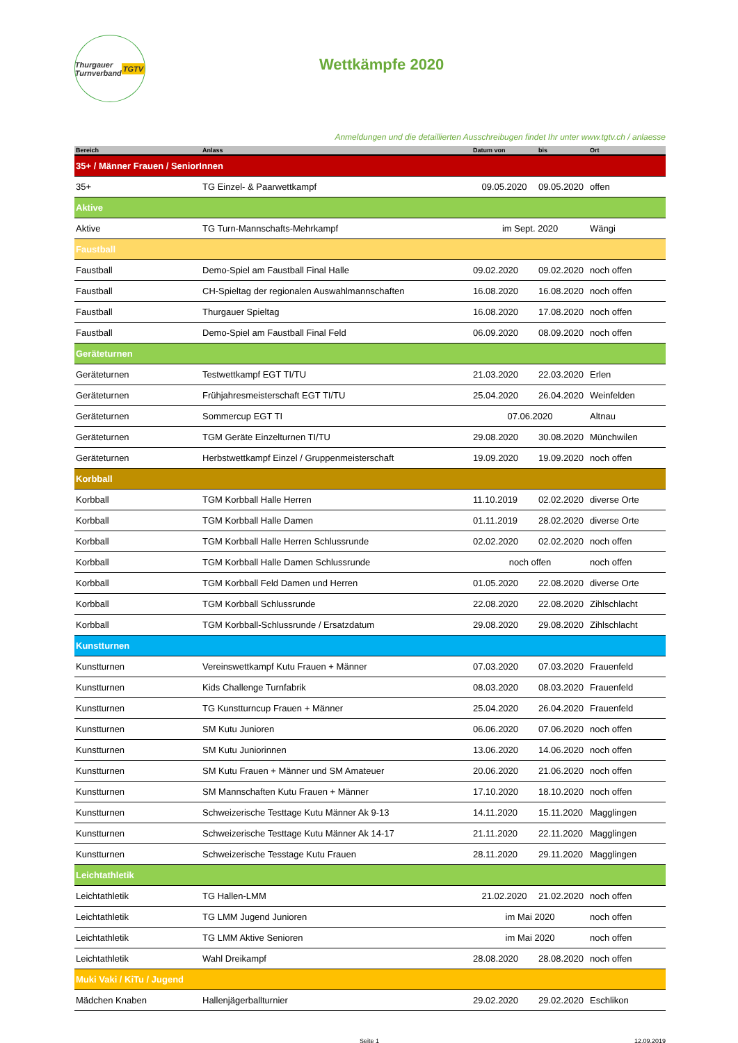Thurgauer Turnverband TGTV
Wettkämpfe 2020
Anmeldungen und die detaillierten Ausschreibugen findet Ihr unter www.tgtv.ch / anlaesse
| Bereich | Anlass | Datum von | bis | Ort |
| --- | --- | --- | --- | --- |
| 35+ / Männer Frauen / SeniorInnen | | | | |
| 35+ | TG Einzel- & Paarwettkampf | 09.05.2020 | 09.05.2020 | offen |
| Aktive | | | | |
| Aktive | TG Turn-Mannschafts-Mehrkampf | im Sept. 2020 | | Wängi |
| Faustball | | | | |
| Faustball | Demo-Spiel am Faustball Final Halle | 09.02.2020 | 09.02.2020 | noch offen |
| Faustball | CH-Spieltag der regionalen Auswahlmannschaften | 16.08.2020 | 16.08.2020 | noch offen |
| Faustball | Thurgauer Spieltag | 16.08.2020 | 17.08.2020 | noch offen |
| Faustball | Demo-Spiel am Faustball Final Feld | 06.09.2020 | 08.09.2020 | noch offen |
| Geräteturnen | | | | |
| Geräteturnen | Testwettkampf EGT TI/TU | 21.03.2020 | 22.03.2020 | Erlen |
| Geräteturnen | Frühjahresmeisterschaft EGT TI/TU | 25.04.2020 | 26.04.2020 | Weinfelden |
| Geräteturnen | Sommercup EGT TI | 07.06.2020 | | Altnau |
| Geräteturnen | TGM Geräte Einzelturnen TI/TU | 29.08.2020 | 30.08.2020 | Münchwilen |
| Geräteturnen | Herbstwettkampf Einzel / Gruppenmeisterschaft | 19.09.2020 | 19.09.2020 | noch offen |
| Korbball | | | | |
| Korbball | TGM Korbball Halle Herren | 11.10.2019 | 02.02.2020 | diverse Orte |
| Korbball | TGM Korbball Halle Damen | 01.11.2019 | 28.02.2020 | diverse Orte |
| Korbball | TGM Korbball Halle Herren Schlussrunde | 02.02.2020 | 02.02.2020 | noch offen |
| Korbball | TGM Korbball Halle Damen Schlussrunde | noch offen | | noch offen |
| Korbball | TGM Korbball Feld Damen und Herren | 01.05.2020 | 22.08.2020 | diverse Orte |
| Korbball | TGM Korbball Schlussrunde | 22.08.2020 | 22.08.2020 | Zihlschlacht |
| Korbball | TGM Korbball-Schlussrunde / Ersatzdatum | 29.08.2020 | 29.08.2020 | Zihlschlacht |
| Kunstturnen | | | | |
| Kunstturnen | Vereinswettkampf Kutu Frauen + Männer | 07.03.2020 | 07.03.2020 | Frauenfeld |
| Kunstturnen | Kids Challenge Turnfabrik | 08.03.2020 | 08.03.2020 | Frauenfeld |
| Kunstturnen | TG Kunstturncup Frauen + Männer | 25.04.2020 | 26.04.2020 | Frauenfeld |
| Kunstturnen | SM Kutu Junioren | 06.06.2020 | 07.06.2020 | noch offen |
| Kunstturnen | SM Kutu Juniorinnen | 13.06.2020 | 14.06.2020 | noch offen |
| Kunstturnen | SM Kutu Frauen + Männer und SM Amateuer | 20.06.2020 | 21.06.2020 | noch offen |
| Kunstturnen | SM Mannschaften Kutu Frauen + Männer | 17.10.2020 | 18.10.2020 | noch offen |
| Kunstturnen | Schweizerische Testtage Kutu Männer Ak 9-13 | 14.11.2020 | 15.11.2020 | Magglingen |
| Kunstturnen | Schweizerische Testtage Kutu Männer Ak 14-17 | 21.11.2020 | 22.11.2020 | Magglingen |
| Kunstturnen | Schweizerische Tesstage Kutu Frauen | 28.11.2020 | 29.11.2020 | Magglingen |
| Leichtathletik | | | | |
| Leichtathletik | TG Hallen-LMM | 21.02.2020 | 21.02.2020 | noch offen |
| Leichtathletik | TG LMM Jugend Junioren | im Mai 2020 | | noch offen |
| Leichtathletik | TG LMM Aktive Senioren | im Mai 2020 | | noch offen |
| Leichtathletik | Wahl Dreikampf | 28.08.2020 | 28.08.2020 | noch offen |
| Muki Vaki / KiTu / Jugend | | | | |
| Mädchen Knaben | Hallenjägerballturnier | 29.02.2020 | 29.02.2020 | Eschlikon |
Seite 1 12.09.2019